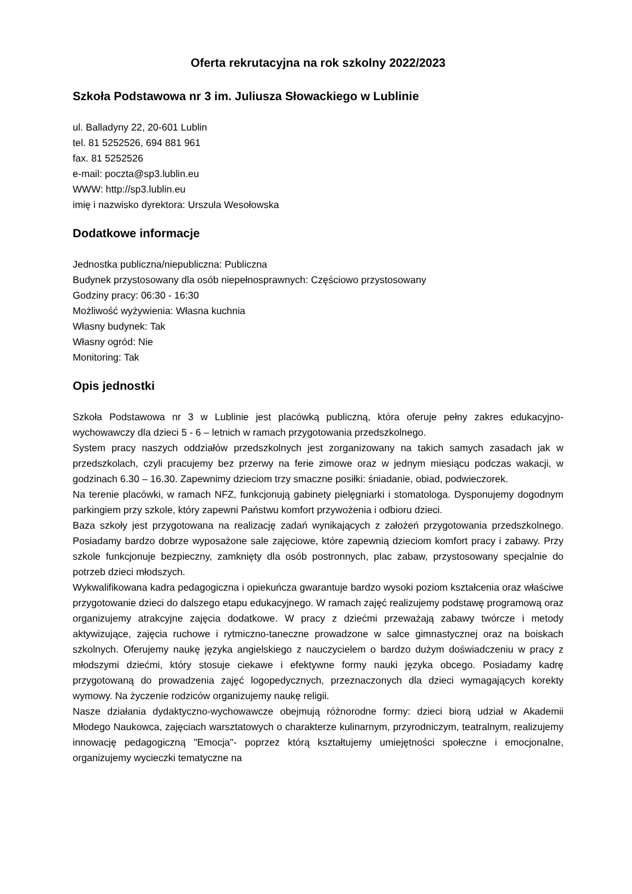Oferta rekrutacyjna na rok szkolny 2022/2023
Szkoła Podstawowa nr 3 im. Juliusza Słowackiego w Lublinie
ul. Balladyny 22, 20-601 Lublin
tel. 81 5252526, 694 881 961
fax. 81 5252526
e-mail: poczta@sp3.lublin.eu
WWW: http://sp3.lublin.eu
imię i nazwisko dyrektora: Urszula Wesołowska
Dodatkowe informacje
Jednostka publiczna/niepubliczna: Publiczna
Budynek przystosowany dla osób niepełnosprawnych: Częściowo przystosowany
Godziny pracy: 06:30 - 16:30
Możliwość wyżywienia: Własna kuchnia
Własny budynek: Tak
Własny ogród: Nie
Monitoring: Tak
Opis jednostki
Szkoła Podstawowa nr 3 w Lublinie jest placówką publiczną, która oferuje pełny zakres edukacyjno-wychowawczy dla dzieci 5 - 6 – letnich w ramach przygotowania przedszkolnego.
System pracy naszych oddziałów przedszkolnych jest zorganizowany na takich samych zasadach jak w przedszkolach, czyli pracujemy bez przerwy na ferie zimowe oraz w jednym miesiącu podczas wakacji, w godzinach 6.30 – 16.30. Zapewnimy dzieciom trzy smaczne posiłki: śniadanie, obiad, podwieczorek.
Na terenie placówki, w ramach NFZ, funkcjonują gabinety pielęgniarki i stomatologa. Dysponujemy dogodnym parkingiem przy szkole, który zapewni Państwu komfort przywożenia i odbioru dzieci.
Baza szkoły jest przygotowana na realizację zadań wynikających z założeń przygotowania przedszkolnego. Posiadamy bardzo dobrze wyposażone sale zajęciowe, które zapewnią dzieciom komfort pracy i zabawy. Przy szkole funkcjonuje bezpieczny, zamknięty dla osób postronnych, plac zabaw, przystosowany specjalnie do potrzeb dzieci młodszych.
Wykwalifikowana kadra pedagogiczna i opiekuńcza gwarantuje bardzo wysoki poziom kształcenia oraz właściwe przygotowanie dzieci do dalszego etapu edukacyjnego. W ramach zajęć realizujemy podstawę programową oraz organizujemy atrakcyjne zajęcia dodatkowe. W pracy z dziećmi przeważają zabawy twórcze i metody aktywizujące, zajęcia ruchowe i rytmiczno-taneczne prowadzone w salce gimnastycznej oraz na boiskach szkolnych. Oferujemy naukę języka angielskiego z nauczycielem o bardzo dużym doświadczeniu w pracy z młodszymi dziećmi, który stosuje ciekawe i efektywne formy nauki języka obcego. Posiadamy kadrę przygotowaną do prowadzenia zajęć logopedycznych, przeznaczonych dla dzieci wymagających korekty wymowy. Na życzenie rodziców organizujemy naukę religii.
Nasze działania dydaktyczno-wychowawcze obejmują różnorodne formy: dzieci biorą udział w Akademii Młodego Naukowca, zajęciach warsztatowych o charakterze kulinarnym, przyrodniczym, teatralnym, realizujemy innowację pedagogiczną "Emocja"- poprzez którą kształtujemy umiejętności społeczne i emocjonalne, organizujemy wycieczki tematyczne na